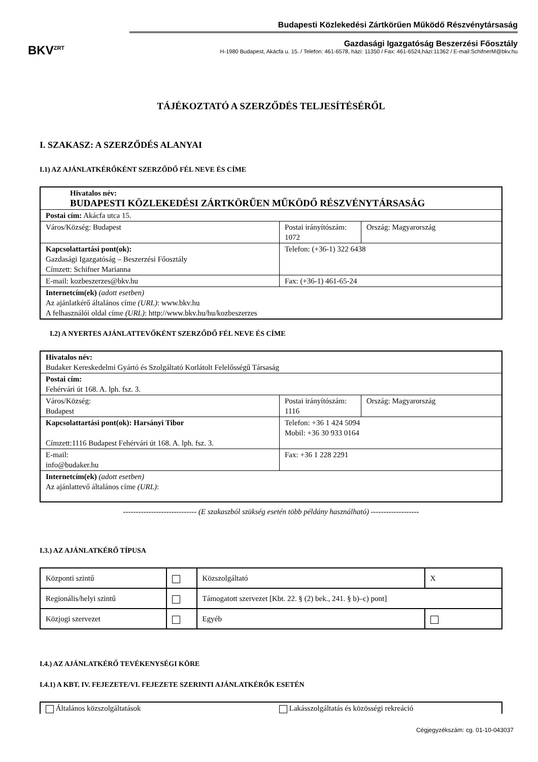BKV<sup>ZRT</sup>
Budapesti Közlekedési Zártkörűen Működő Részvénytársaság
Gazdasági Igazgatóság Beszerzési Főosztály
H-1980 Budapest, Akácfa u. 15. / Telefon: 461-6578, házi: 11350 / Fax: 461-6524,házi:11362 / E-mail:SchifnerM@bkv.hu
TÁJÉKOZTATÓ A SZERZŐDÉS TELJESÍTÉSÉRŐL
I. SZAKASZ: A SZERZŐDÉS ALANYAI
I.1) AZ AJÁNLATKÉRŐKÉNT SZERZŐDŐ FÉL NEVE ÉS CÍME
| Hivatalos név: BUDAPESTI KÖZLEKEDÉSI ZÁRTKÖRŰEN MŰKÖDŐ RÉSZVÉNYTÁRSASÁG | | |
| Postai cím: Akácfa utca 15. | | |
| Város/Község: Budapest | Postai irányítószám: 1072 | Ország: Magyarország |
| Kapcsolattartási pont(ok): Gazdasági Igazgatóság – Beszerzési Főosztály Címzett: Schifner Marianna | Telefon: (+36-1) 322 6438 | |
| E-mail: kozbeszerzes@bkv.hu | Fax: (+36-1) 461-65-24 | |
| Internetcím(ek) (adott esetben) Az ajánlatkérő általános címe (URL) : www.bkv.hu A felhasználói oldal címe (URL) : http://www.bkv.hu/hu/kozbeszerzes | | |
I.2) A NYERTES AJÁNLATTEVŐKÉNT SZERZŐDŐ FÉL NEVE ÉS CÍME
| Hivatalos név: Budaker Kereskedelmi Gyártó és Szolgáltató Korlátolt Felelősségű Társaság | | |
| Postai cím: Fehérvári út 168. A. lph. fsz. 3. | | |
| Város/Község: Budapest | Postai irányítószám: 1116 | Ország: Magyarország |
| Kapcsolattartási pont(ok): Harsányi Tibor Címzett:1116 Budapest Fehérvári út 168. A. lph. fsz. 3. | Telefon: +36 1 424 5094 Mobil: +36 30 933 0164 | |
| E-mail: info@budaker.hu | Fax: +36 1 228 2291 | |
| Internetcím(ek) (adott esetben) Az ajánlattevő általános címe (URL) : | | |
----------------------------- (E szakaszból szükség esetén több példány használható) -------------------
I.3.) AZ AJÁNLATKÉRŐ TÍPUSA
| Központi szintű | | Közszolgáltató | X |
| Regionális/helyi szintű | | Támogatott szervezet [Kbt. 22. § (2) bek., 241. § b)–c) pont] | |
| Közjogi szervezet | | Egyéb | |
I.4.) AZ AJÁNLATKÉRŐ TEVÉKENYSÉGI KÖRE
I.4.1) A KBT. IV. FEJEZETE/VI. FEJEZETE SZERINTI AJÁNLATKÉRŐK ESETÉN
| Általános közszolgáltatások | Lakásszolgáltatás és közösségi rekreáció |
Cégjegyzékszám: cg. 01-10-043037